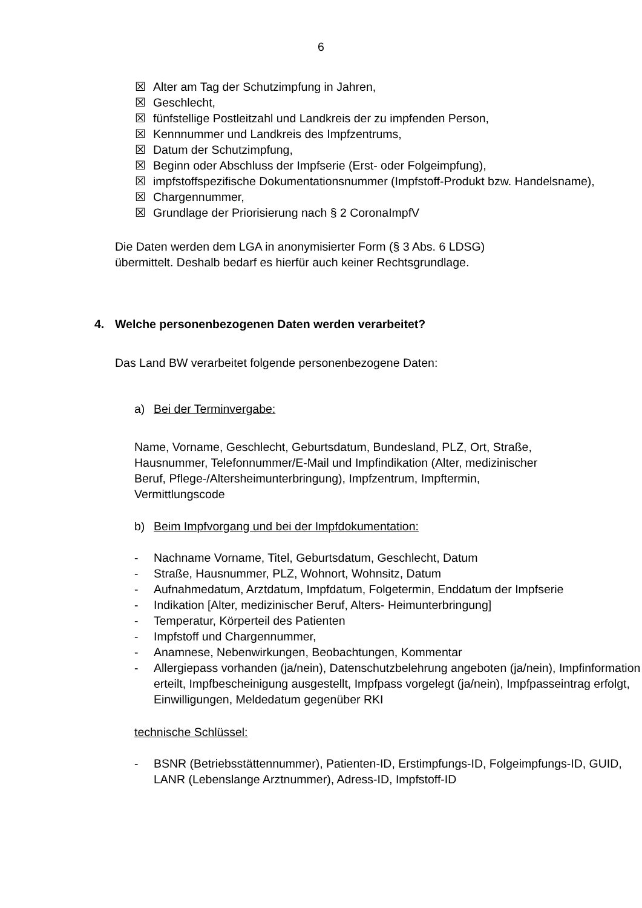6
☒ Alter am Tag der Schutzimpfung in Jahren,
☒ Geschlecht,
☒ fünfstellige Postleitzahl und Landkreis der zu impfenden Person,
☒ Kennnummer und Landkreis des Impfzentrums,
☒ Datum der Schutzimpfung,
☒ Beginn oder Abschluss der Impfserie (Erst- oder Folgeimpfung),
☒ impfstoffspezifische Dokumentationsnummer (Impfstoff-Produkt bzw. Handelsname),
☒ Chargennummer,
☒ Grundlage der Priorisierung nach § 2 CoronaImpfV
Die Daten werden dem LGA in anonymisierter Form (§ 3 Abs. 6 LDSG) übermittelt. Deshalb bedarf es hierfür auch keiner Rechtsgrundlage.
4. Welche personenbezogenen Daten werden verarbeitet?
Das Land BW verarbeitet folgende personenbezogene Daten:
a) Bei der Terminvergabe:
Name, Vorname, Geschlecht, Geburtsdatum, Bundesland, PLZ, Ort, Straße, Hausnummer, Telefonnummer/E-Mail und Impfindikation (Alter, medizinischer Beruf, Pflege-/Altersheimunterbringung), Impfzentrum, Impftermin, Vermittlungscode
b) Beim Impfvorgang und bei der Impfdokumentation:
- Nachname Vorname, Titel, Geburtsdatum, Geschlecht, Datum
- Straße, Hausnummer, PLZ, Wohnort, Wohnsitz, Datum
- Aufnahmedatum, Arztdatum, Impfdatum, Folgetermin, Enddatum der Impfserie
- Indikation [Alter, medizinischer Beruf, Alters- Heimunterbringung]
- Temperatur, Körperteil des Patienten
- Impfstoff und Chargennummer,
- Anamnese, Nebenwirkungen, Beobachtungen, Kommentar
- Allergiepass vorhanden (ja/nein), Datenschutzbelehrung angeboten (ja/nein), Impfinformation erteilt, Impfbescheinigung ausgestellt, Impfpass vorgelegt (ja/nein), Impfpasseintrag erfolgt, Einwilligungen, Meldedatum gegenüber RKI
technische Schlüssel:
- BSNR (Betriebsstättennummer), Patienten-ID, Erstimpfungs-ID, Folgeimpfungs-ID, GUID, LANR (Lebenslange Arztnummer), Adress-ID, Impfstoff-ID